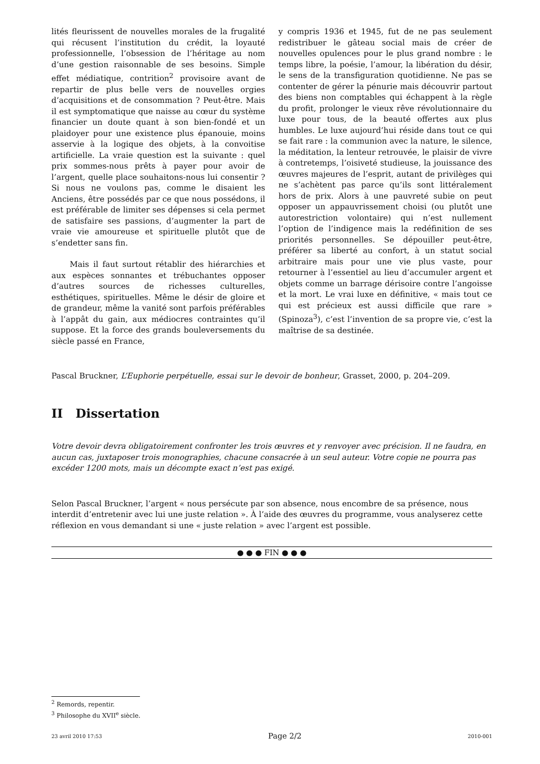lités fleurissent de nouvelles morales de la frugalité qui récusent l’institution du crédit, la loyauté professionnelle, l’obsession de l’héritage au nom d’une gestion raisonnable de ses besoins. Simple effet médiatique, contrition<sup>2</sup> provisoire avant de repartir de plus belle vers de nouvelles orgies d’acquisitions et de consommation ? Peut-être. Mais il est symptomatique que naisse au cœur du système financier un doute quant à son bien-fondé et un plaidoyer pour une existence plus épanouie, moins asservie à la logique des objets, à la convoitise artificielle. La vraie question est la suivante : quel prix sommes-nous prêts à payer pour avoir de l’argent, quelle place souhaitons-nous lui consentir ? Si nous ne voulons pas, comme le disaient les Anciens, être possédés par ce que nous possédons, il est préférable de limiter ses dépenses si cela permet de satisfaire ses passions, d’augmenter la part de vraie vie amoureuse et spirituelle plutôt que de s’endetter sans fin.
Mais il faut surtout rétablir des hiérarchies et aux espèces sonnantes et trébuchantes opposer d’autres sources de richesses culturelles, esthétiques, spirituelles. Même le désir de gloire et de grandeur, même la vanité sont parfois préférables à l’appât du gain, aux médiocres contraintes qu’il suppose. Et la force des grands bouleversements du siècle passé en France,
y compris 1936 et 1945, fut de ne pas seulement redistribuer le gâteau social mais de créer de nouvelles opulences pour le plus grand nombre : le temps libre, la poésie, l’amour, la libération du désir, le sens de la transfiguration quotidienne. Ne pas se contenter de gérer la pénurie mais découvrir partout des biens non comptables qui échappent à la règle du profit, prolonger le vieux rêve révolutionnaire du luxe pour tous, de la beauté offertes aux plus humbles. Le luxe aujourd’hui réside dans tout ce qui se fait rare : la communion avec la nature, le silence, la méditation, la lenteur retrouvée, le plaisir de vivre à contretemps, l’oisiveté studieuse, la jouissance des œuvres majeures de l’esprit, autant de privilèges qui ne s’achètent pas parce qu’ils sont littéralement hors de prix. Alors à une pauvreté subie on peut opposer un appauvrissement choisi (ou plutôt une autorestriction volontaire) qui n’est nullement l’option de l’indigence mais la redéfinition de ses priorités personnelles. Se dépouiller peut-être, préférer sa liberté au confort, à un statut social arbitraire mais pour une vie plus vaste, pour retourner à l’essentiel au lieu d’accumuler argent et objets comme un barrage dérisoire contre l’angoisse et la mort. Le vrai luxe en définitive, « mais tout ce qui est précieux est aussi difficile que rare » (Spinoza<sup>3</sup>), c’est l’invention de sa propre vie, c’est la maîtrise de sa destinée.
Pascal Bruckner, L’Euphorie perpétuelle, essai sur le devoir de bonheur, Grasset, 2000, p. 204–209.
II Dissertation
Votre devoir devra obligatoirement confronter les trois œuvres et y renvoyer avec précision. Il ne faudra, en aucun cas, juxtaposer trois monographies, chacune consacrée à un seul auteur. Votre copie ne pourra pas excéder 1200 mots, mais un décompte exact n’est pas exigé.
Selon Pascal Bruckner, l’argent « nous persécute par son absence, nous encombre de sa présence, nous interdit d’entretenir avec lui une juste relation ». À l’aide des œuvres du programme, vous analyserez cette réflexion en vous demandant si une « juste relation » avec l’argent est possible.
● ● ● FIN ● ● ●
<sup>2</sup> Remords, repentir.
<sup>3</sup> Philosophe du XVII<sup>e</sup> siècle.
23 avril 2010 17:53 Page 2/2 2010-001